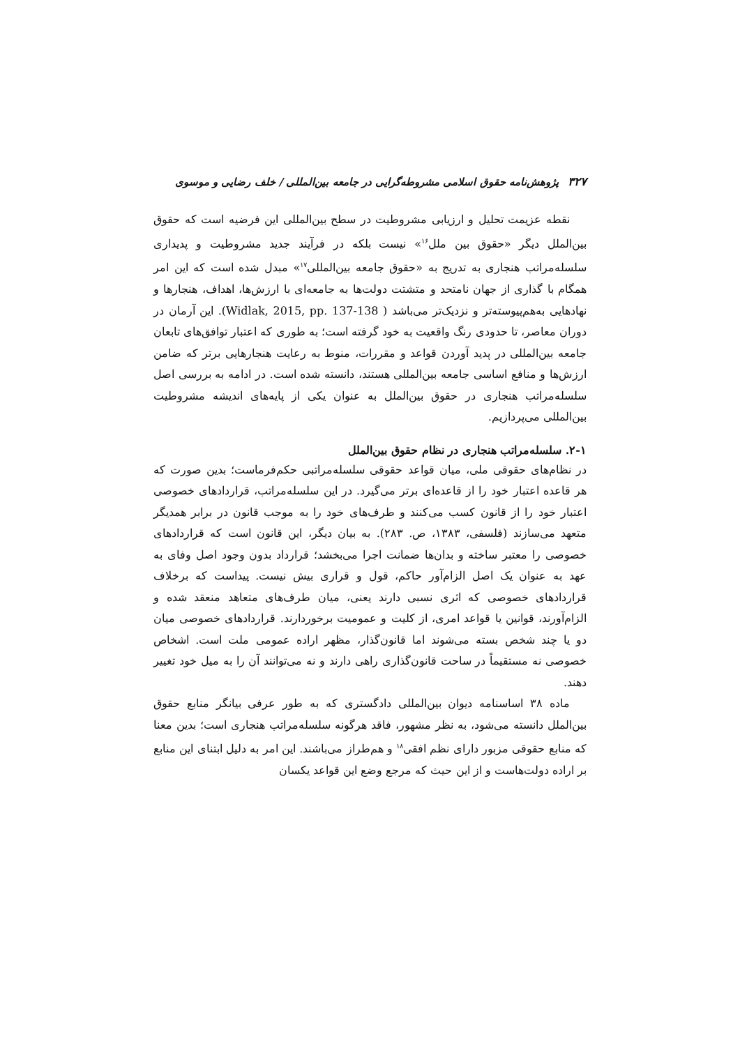۳۲۷ پژوهش‌نامه حقوق اسلامی مشروطه‌گرایی در جامعه بین‌المللی / خلف رضایی و موسوی
نقطه عزیمت تحلیل و ارزیابی مشروطیت در سطح بین‌المللی این فرضیه است که حقوق بین‌الملل دیگر «حقوق بین ملل<sup>۱۶</sup>» نیست بلکه در فرآیند جدید مشروطیت و پدیداری سلسله‌مراتب هنجاری به تدریج به «حقوق جامعه بین‌المللی<sup>۱۷</sup>» مبدل شده است که این امر همگام با گذاری از جهان نامتحد و متشتت دولت‌ها به جامعه‌ای با ارزش‌ها، اهداف، هنجارها و نهادهایی به‌هم‌پیوسته‌تر و نزدیک‌تر می‌باشد ( Widlak, 2015, pp. 137-138). این آرمان در دوران معاصر، تا حدودی رنگ واقعیت به خود گرفته است؛ به طوری که اعتبار توافق‌های تابعان جامعه بین‌المللی در پدید آوردن قواعد و مقررات، منوط به رعایت هنجارهایی برتر که ضامن ارزش‌ها و منافع اساسی جامعه بین‌المللی هستند، دانسته شده است. در ادامه به بررسی اصل سلسله‌مراتب هنجاری در حقوق بین‌الملل به عنوان یکی از پایه‌های اندیشه مشروطیت بین‌المللی می‌پردازیم.
۲-۱. سلسله‌مراتب هنجاری در نظام حقوق بین‌الملل
در نظام‌های حقوقی ملی، میان قواعد حقوقی سلسله‌مراتبی حکم‌فرماست؛ بدین صورت که هر قاعده اعتبار خود را از قاعده‌ای برتر می‌گیرد. در این سلسله‌مراتب، قراردادهای خصوصی اعتبار خود را از قانون کسب می‌کنند و طرف‌های خود را به موجب قانون در برابر همدیگر متعهد می‌سازند (فلسفی، ۱۳۸۳، ص. ۲۸۳). به بیان دیگر، این قانون است که قراردادهای خصوصی را معتبر ساخته و بدان‌ها ضمانت اجرا می‌بخشد؛ قرارداد بدون وجود اصل وفای به عهد به عنوان یک اصل الزام‌آور حاکم، قول و قراری بیش نیست. پیداست که برخلاف قراردادهای خصوصی که اثری نسبی دارند یعنی، میان طرف‌های متعاهد منعقد شده و الزام‌آورند، قوانین یا قواعد امری، از کلیت و عمومیت برخوردارند. قراردادهای خصوصی میان دو یا چند شخص بسته می‌شوند اما قانون‌گذار، مظهر اراده عمومی ملت است. اشخاص خصوصی نه مستقیماً در ساحت قانون‌گذاری راهی دارند و نه می‌توانند آن را به میل خود تغییر دهند.
ماده ۳۸ اساسنامه دیوان بین‌المللی دادگستری که به طور عرفی بیانگر منابع حقوق بین‌الملل دانسته می‌شود، به نظر مشهور، فاقد هرگونه سلسله‌مراتب هنجاری است؛ بدین معنا که منابع حقوقی مزبور دارای نظم افقی<sup>۱۸</sup> و هم‌طراز می‌باشند. این امر به دلیل ابتنای این منابع بر اراده دولت‌هاست و از این حیث که مرجع وضع این قواعد یکسان